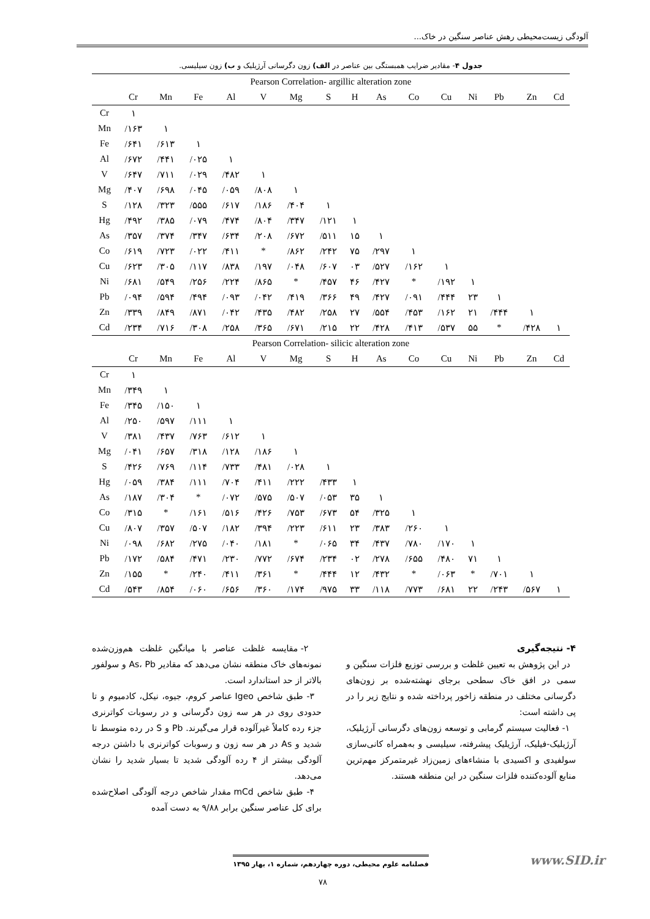آلودگی زیست‌محیطی رهش عناصر سنگین در خاک...
جدول ۴- مقادیر ضرایب همبستگی بین عناصر در الف) زون دگرسانی آرژیلیک و ب) زون سیلیسی.
| Pearson Correlation- argillic alteration zone | | | | | | | | | | | | | | | |
| --- | --- | --- | --- | --- | --- | --- | --- | --- | --- | --- | --- | --- | --- | --- | --- |
| | Cr | Mn | Fe | Al | V | Mg | S | H | As | Co | Cu | Ni | Pb | Zn | Cd |
| Cr | ۱ | | | | | | | | | | | | | | |
| Mn | /۱۶۳ | ۱ | | | | | | | | | | | | | |
| Fe | /۶۴۱ | /۶۱۳ | ۱ | | | | | | | | | | | | |
| Al | /۶۷۲ | /۴۴۱ | /۰۲۵ | ۱ | | | | | | | | | | | |
| V | /۶۴۷ | /۷۱۱ | /۰۲۹ | /۴۸۲ | ۱ | | | | | | | | | | |
| Mg | /۴۰۷ | /۶۹۸ | /۰۴۵ | /۰۵۹ | /۸۰۸ | ۱ | | | | | | | | | |
| S | /۱۲۸ | /۳۲۳ | /۵۵۵ | /۶۱۷ | /۱۸۶ | /۴۰۴ | ۱ | | | | | | | | |
| Hg | /۴۹۲ | /۳۸۵ | /۰۷۹ | /۴۷۴ | /۸۰۴ | /۳۴۷ | /۱۲۱ | ۱ | | | | | | | |
| As | /۳۵۷ | /۳۷۴ | /۳۴۷ | /۶۳۴ | /۲۰۸ | /۶۷۲ | /۵۱۱ | ۱۵ | ۱ | | | | | | |
| Co | /۶۱۹ | /۷۲۳ | /۰۲۲ | /۴۱۱ | * | /۸۶۲ | /۲۴۲ | ۷۵ | /۲۹۷ | ۱ | | | | | |
| Cu | /۶۲۳ | /۳۰۵ | /۱۱۷ | /۸۳۸ | /۱۹۷ | /۰۴۸ | /۶۰۷ | ۰۳ | /۵۲۷ | /۱۶۲ | ۱ | | | | |
| Ni | /۶۸۱ | /۵۴۹ | /۲۵۶ | /۲۲۴ | /۸۶۵ | * | /۴۵۷ | ۴۶ | /۴۲۷ | * | /۱۹۲ | ۱ | | | |
| Pb | /۰۹۴ | /۵۹۴ | /۴۹۴ | /۰۹۳ | /۰۴۲ | /۴۱۹ | /۳۶۶ | ۴۹ | /۴۲۷ | /۰۹۱ | /۴۴۴ | ۲۳ | ۱ | | |
| Zn | /۳۳۹ | /۸۴۹ | /۸۷۱ | /۰۴۲ | /۴۳۵ | /۴۸۲ | /۲۵۸ | ۲۷ | /۵۵۴ | /۴۵۳ | /۱۶۲ | ۲۱ | /۴۴۴ | ۱ | |
| Cd | /۲۳۴ | /۷۱۶ | /۳۰۸ | /۲۵۸ | /۳۶۵ | /۶۷۱ | /۲۱۵ | ۲۲ | /۴۲۸ | /۴۱۳ | /۵۳۷ | ۵۵ | * | /۴۲۸ | ۱ |
| Pearson Correlation- silicic alteration zone | | | | | | | | | | | | | | | |
| | Cr | Mn | Fe | Al | V | Mg | S | H | As | Co | Cu | Ni | Pb | Zn | Cd |
| Cr | ۱ | | | | | | | | | | | | | | |
| Mn | /۳۴۹ | ۱ | | | | | | | | | | | | | |
| Fe | /۳۴۵ | /۱۵۰ | ۱ | | | | | | | | | | | | |
| Al | /۲۵۰ | /۵۹۷ | /۱۱۱ | ۱ | | | | | | | | | | | |
| V | /۳۸۱ | /۴۳۷ | /۷۶۳ | /۶۱۲ | ۱ | | | | | | | | | | |
| Mg | /۰۴۱ | /۶۵۷ | /۳۱۸ | /۱۲۸ | /۱۸۶ | ۱ | | | | | | | | | |
| S | /۴۲۶ | /۷۶۹ | /۱۱۴ | /۷۳۳ | /۴۸۱ | /۰۲۸ | ۱ | | | | | | | | |
| Hg | /۰۵۹ | /۳۸۴ | /۱۱۱ | /۷۰۴ | /۴۱۱ | /۲۲۲ | /۴۳۳ | ۱ | | | | | | | |
| As | /۱۸۷ | /۳۰۴ | * | /۰۷۲ | /۵۷۵ | /۵۰۷ | /۰۵۳ | ۳۵ | ۱ | | | | | | |
| Co | /۳۱۵ | * | /۱۶۱ | /۵۱۶ | /۴۲۶ | /۷۵۳ | /۶۷۳ | ۵۴ | /۳۲۵ | ۱ | | | | | |
| Cu | /۸۰۷ | /۳۵۷ | /۵۰۷ | /۱۸۲ | /۳۹۴ | /۲۲۳ | /۶۱۱ | ۲۳ | /۳۸۳ | /۲۶۰ | ۱ | | | | |
| Ni | /۰۹۸ | /۶۸۲ | /۲۷۵ | /۰۴۰ | /۱۸۱ | * | /۰۶۵ | ۳۴ | /۴۳۷ | /۷۸۰ | /۱۷۰ | ۱ | | | |
| Pb | /۱۷۲ | /۵۸۴ | /۴۷۱ | /۲۳۰ | /۷۷۲ | /۶۷۴ | /۲۳۴ | ۰۲ | /۲۷۸ | /۶۵۵ | /۴۸۰ | ۷۱ | ۱ | | |
| Zn | /۱۵۵ | * | /۲۴۰ | /۴۱۱ | /۳۶۱ | * | /۴۴۴ | ۱۲ | /۴۳۲ | * | /۰۶۳ | * | /۷۰۱ | ۱ | |
| Cd | /۵۴۳ | /۸۵۴ | /۰۶۰ | /۶۵۶ | /۳۶۰ | /۱۷۴ | /۹۷۵ | ۳۳ | /۱۱۸ | /۷۷۳ | /۶۸۱ | ۲۲ | /۲۴۳ | /۵۶۷ | ۱ |
۴- نتیجه‌گیری
در این پژوهش به تعیین غلظت و بررسی توزیع فلزات سنگین و سمی در افق خاک سطحی برجای نهشته‌شده بر زون‌های دگرسانی مختلف در منطقه زاخور پرداخته شده و نتایج زیر را در پی داشته است:
۱- فعالیت سیستم گرمابی و توسعه زون‌های دگرسانی آرژیلیک، آرژیلیک-فیلیک، آرژیلیک پیشرفته، سیلیسی و به‌همراه کانی‌سازی سولفیدی و اکسیدی با منشاءهای زمین‌زاد غیرمتمرکز مهم‌ترین منابع آلوده‌کننده فلزات سنگین در این منطقه هستند.
۲- مقایسه غلظت عناصر با میانگین غلظت هم‌وزن‌شده نمونه‌های خاک منطقه نشان می‌دهد که مقادیر As، Pb و سولفور بالاتر از حد استاندارد است.
۳- طبق شاخص Igeo عناصر کروم، جیوه، نیکل، کادمیوم و تا حدودی روی در هر سه زون دگرسانی و در رسوبات کواترنری جزء رده کاملاً غیرآلوده قرار می‌گیرند. Pb و S در رده متوسط تا شدید و As در هر سه زون و رسوبات کواترنری با داشتن درجه آلودگی بیشتر از ۴ رده آلودگی شدید تا بسیار شدید را نشان می‌دهد.
۴- طبق شاخص mCd مقدار شاخص درجه آلودگی اصلاح‌شده برای کل عناصر سنگین برابر ۹/۸۸ به دست آمده
فصلنامه علوم محیطی، دوره چهاردهم، شماره ۱، بهار ۱۳۹۵
www.SID.ir
۷۸